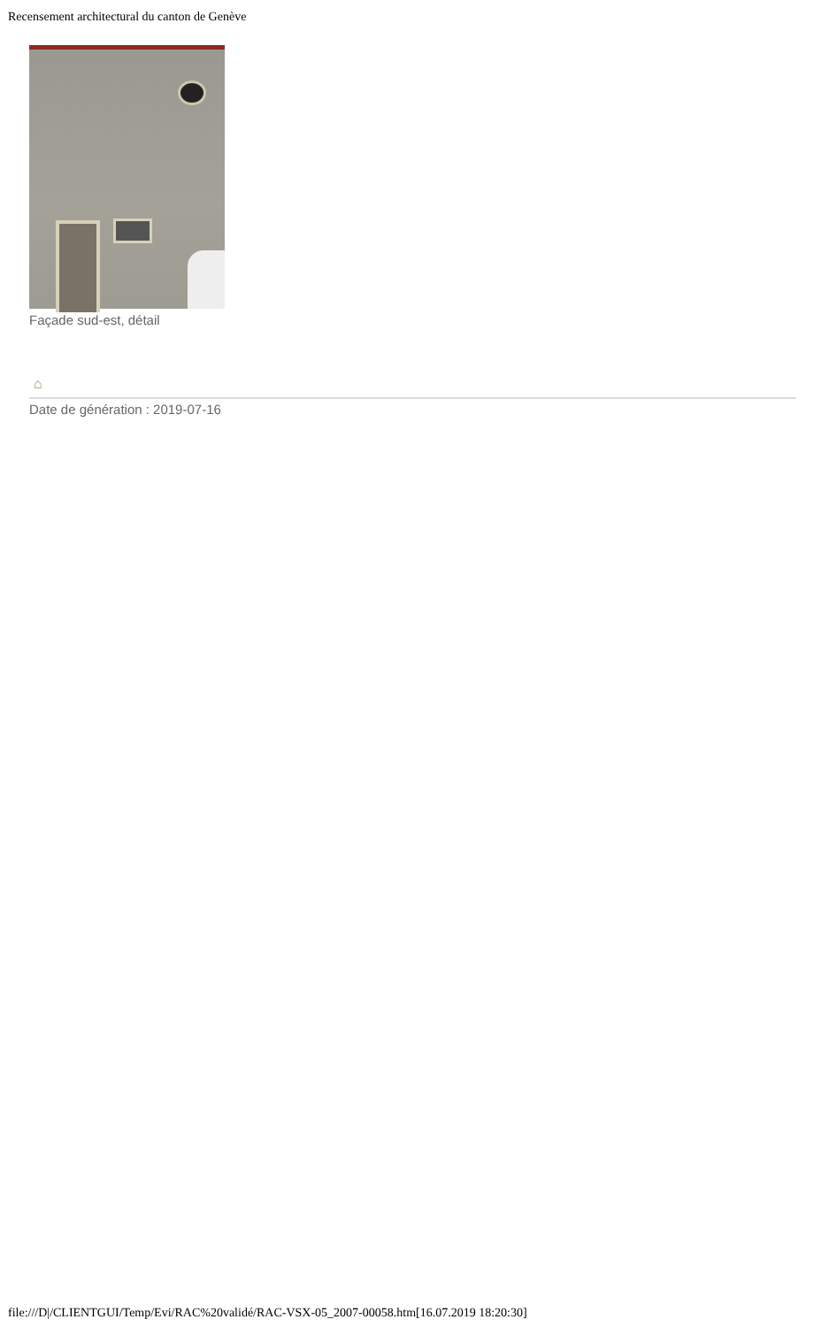Recensement architectural du canton de Genève
Façade sud-est, détail
⌂
Date de génération : 2019-07-16
file:///D|/CLIENTGUI/Temp/Evi/RAC%20validé/RAC-VSX-05_2007-00058.htm[16.07.2019 18:20:30]